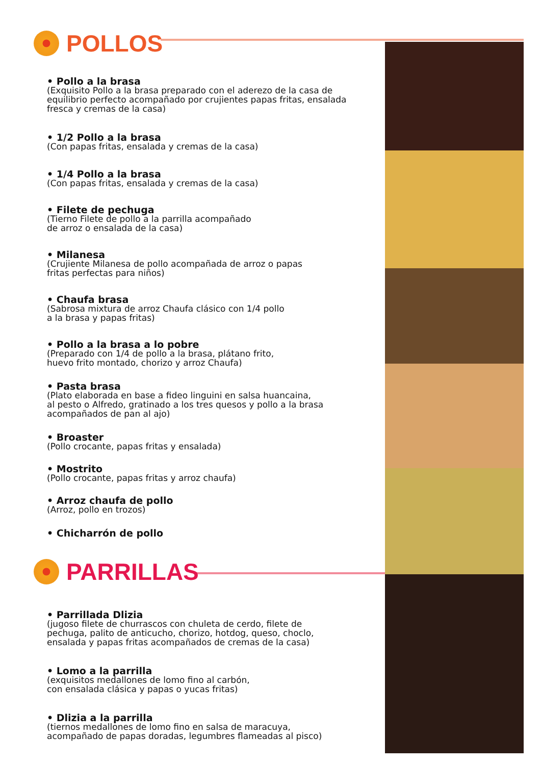POLLOS
• Pollo a la brasa
(Exquisito Pollo a la brasa preparado con el aderezo de la casa de equilibrio perfecto acompañado por crujientes papas fritas, ensalada fresca y cremas de la casa)
• 1/2 Pollo a la brasa
(Con papas fritas, ensalada y cremas de la casa)
• 1/4 Pollo a la brasa
(Con papas fritas, ensalada y cremas de la casa)
• Filete de pechuga
(Tierno Filete de pollo a la parrilla acompañado
de arroz o ensalada de la casa)
• Milanesa
(Crujiente Milanesa de pollo acompañada de arroz o papas
fritas perfectas para niños)
• Chaufa brasa
(Sabrosa mixtura de arroz Chaufa clásico con 1/4 pollo
a la brasa y papas fritas)
• Pollo a la brasa a lo pobre
(Preparado con 1/4 de pollo a la brasa, plátano frito,
huevo frito montado, chorizo y arroz Chaufa)
• Pasta brasa
(Plato elaborada en base a fideo linguini en salsa huancaina,
al pesto o Alfredo, gratinado a los tres quesos y pollo a la brasa acompañados de pan al ajo)
• Broaster
(Pollo crocante, papas fritas y ensalada)
• Mostrito
(Pollo crocante, papas fritas y arroz chaufa)
• Arroz chaufa de pollo
(Arroz, pollo en trozos)
• Chicharrón de pollo
PARRILLAS
• Parrillada Dlizia
(jugoso filete de churrascos con chuleta de cerdo, filete de
pechuga, palito de anticucho, chorizo, hotdog, queso, choclo,
ensalada y papas fritas acompañados de cremas de la casa)
• Lomo a la parrilla
(exquisitos medallones de lomo fino al carbón,
con ensalada clásica y papas o yucas fritas)
• Dlizia a la parrilla
(tiernos medallones de lomo fino en salsa de maracuya,
acompañado de papas doradas, legumbres flameadas al pisco)